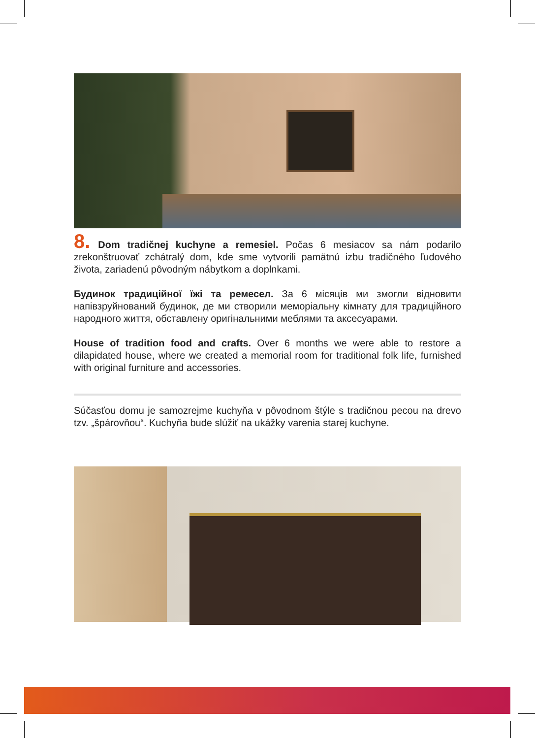8. Dom tradičnej kuchyne a remesiel. Počas 6 mesiacov sa nám podarilo zrekonštruovať zchátralý dom, kde sme vytvorili pamätnú izbu tradičného ľudového života, zariadenú pôvodným nábytkom a doplnkami.
Будинок традиційної їжі та ремесел. За 6 місяців ми змогли відновити напівзруйнований будинок, де ми створили меморіальну кімнату для традиційного народного життя, обставлену оригінальними меблями та аксесуарами.
House of tradition food and crafts. Over 6 months we were able to restore a dilapidated house, where we created a memorial room for traditional folk life, furnished with original furniture and accessories.
Súčasťou domu je samozrejme kuchyňa v pôvodnom štýle s tradičnou pecou na drevo tzv. „špárovňou“. Kuchyňa bude slúžiť na ukážky varenia starej kuchyne.